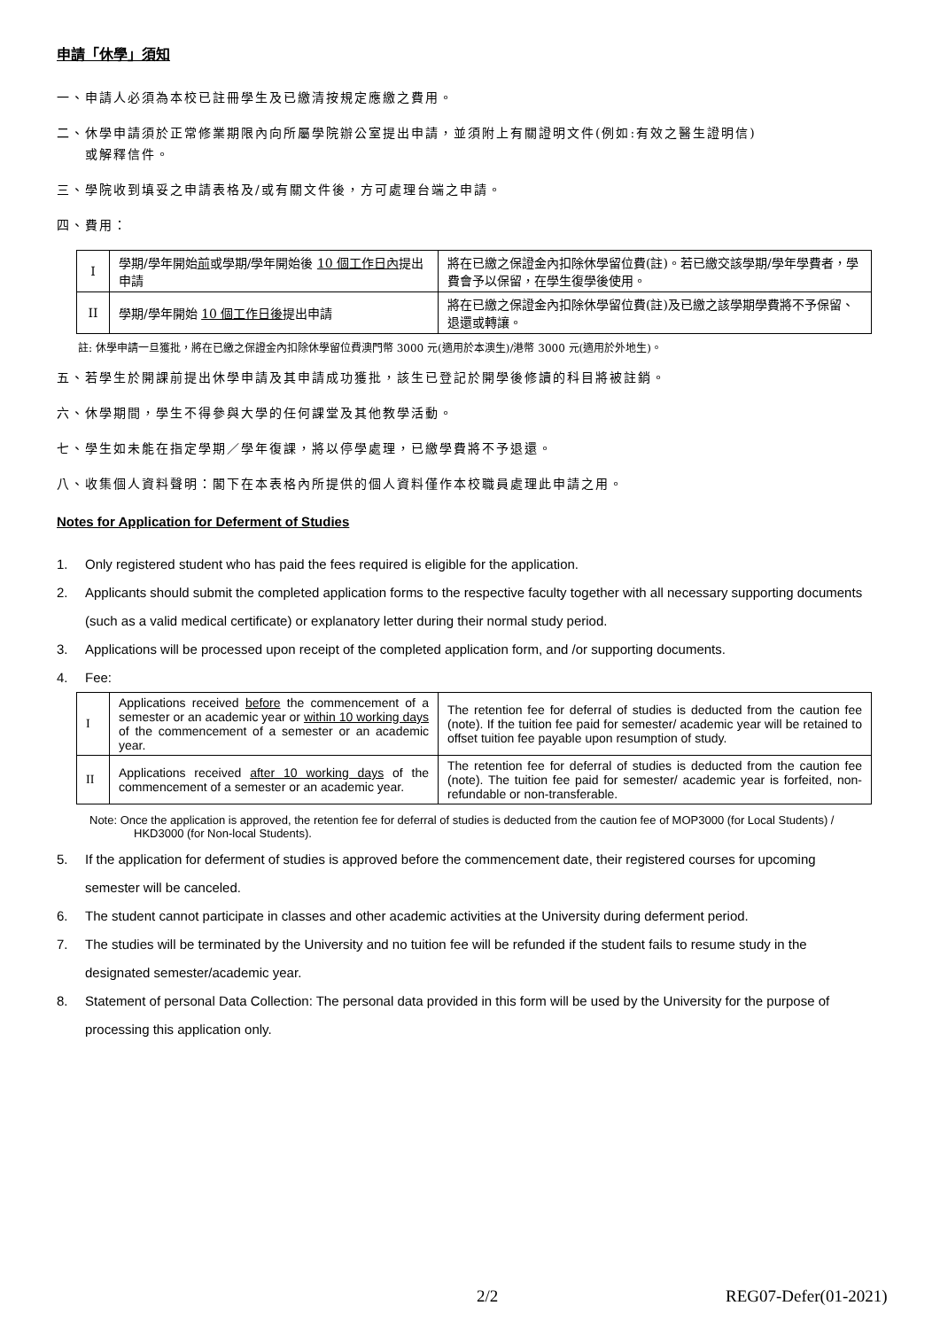申請「休學」須知
一、申請人必須為本校已註冊學生及已繳清按規定應繳之費用。
二、休學申請須於正常修業期限內向所屬學院辦公室提出申請，並須附上有關證明文件(例如:有效之醫生證明信)
或解釋信件。
三、學院收到填妥之申請表格及/或有關文件後，方可處理台端之申請。
四、費用：
| I | 學期/學年開始 前 或學期/學年開始後 10 個工作日內 提出申請 | 將在已繳之保證金內扣除休學留位費(註)。若已繳交該學期/學年學費者，學費會予以保留，在學生復學後使用。 |
| II | 學期/學年開始 10 個工作日後 提出申請 | 將在已繳之保證金內扣除休學留位費(註)及已繳之該學期學費將不予保留、退還或轉讓。 |
註: 休學申請一旦獲批，將在已繳之保證金內扣除休學留位費澳門幣 3000 元(適用於本澳生)/港幣 3000 元(適用於外地生)。
五、若學生於開課前提出休學申請及其申請成功獲批，該生已登記於開學後修讀的科目將被註銷。
六、休學期間，學生不得參與大學的任何課堂及其他教學活動。
七、學生如未能在指定學期／學年復課，將以停學處理，已繳學費將不予退還。
八、收集個人資料聲明：閣下在本表格內所提供的個人資料僅作本校職員處理此申請之用。
Notes for Application for Deferment of Studies
1. Only registered student who has paid the fees required is eligible for the application.
2. Applicants should submit the completed application forms to the respective faculty together with all necessary supporting documents (such as a valid medical certificate) or explanatory letter during their normal study period.
3. Applications will be processed upon receipt of the completed application form, and /or supporting documents.
4. Fee:
| I | Applications received before the commencement of a semester or an academic year or within 10 working days of the commencement of a semester or an academic year. | The retention fee for deferral of studies is deducted from the caution fee (note). If the tuition fee paid for semester/ academic year will be retained to offset tuition fee payable upon resumption of study. |
| II | Applications received after 10 working days of the commencement of a semester or an academic year. | The retention fee for deferral of studies is deducted from the caution fee (note). The tuition fee paid for semester/ academic year is forfeited, non- refundable or non-transferable. |
Note: Once the application is approved, the retention fee for deferral of studies is deducted from the caution fee of MOP3000 (for Local Students) / HKD3000 (for Non-local Students).
5. If the application for deferment of studies is approved before the commencement date, their registered courses for upcoming semester will be canceled.
6. The student cannot participate in classes and other academic activities at the University during deferment period.
7. The studies will be terminated by the University and no tuition fee will be refunded if the student fails to resume study in the designated semester/academic year.
8. Statement of personal Data Collection: The personal data provided in this form will be used by the University for the purpose of processing this application only.
2/2 REG07-Defer(01-2021)